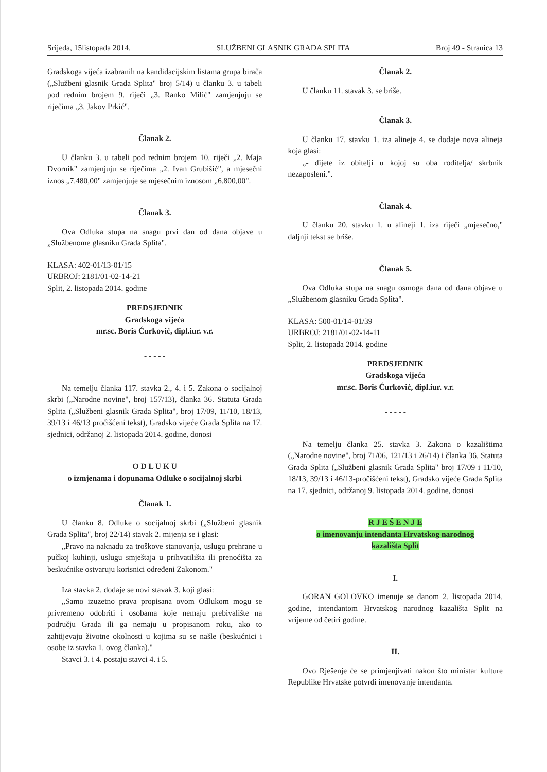Srijeda, 15listopada 2014. SLUŽBENI GLASNIK GRADA SPLITA Broj 49 - Stranica 13
Gradskoga vijeća izabranih na kandidacijskim listama grupa birača („Službeni glasnik Grada Splita" broj 5/14) u članku 3. u tabeli pod rednim brojem 9. riječi „3. Ranko Milić" zamjenjuju se riječima „3. Jakov Prkić".
Članak 2.
U članku 3. u tabeli pod rednim brojem 10. riječi „2. Maja Dvornik" zamjenjuju se riječima „2. Ivan Grubišić", a mjesečni iznos „7.480,00" zamjenjuje se mjesečnim iznosom „6.800,00".
Članak 3.
Ova Odluka stupa na snagu prvi dan od dana objave u „Službenome glasniku Grada Splita".
KLASA: 402-01/13-01/15
URBROJ: 2181/01-02-14-21
Split, 2. listopada 2014. godine
PREDSJEDNIK
Gradskoga vijeća
mr.sc. Boris Ćurković, dipl.iur. v.r.
- - - - -
Na temelju članka 117. stavka 2., 4. i 5. Zakona o socijalnoj skrbi („Narodne novine", broj 157/13), članka 36. Statuta Grada Splita („Službeni glasnik Grada Splita", broj 17/09, 11/10, 18/13, 39/13 i 46/13 pročišćeni tekst), Gradsko vijeće Grada Splita na 17. sjednici, održanoj 2. listopada 2014. godine, donosi
O D L U K U
o izmjenama i dopunama Odluke o socijalnoj skrbi
Članak 1.
U članku 8. Odluke o socijalnoj skrbi („Službeni glasnik Grada Splita", broj 22/14) stavak 2. mijenja se i glasi:
„Pravo na naknadu za troškove stanovanja, uslugu prehrane u pučkoj kuhinji, uslugu smještaja u prihvatilišta ili prenoćišta za beskućnike ostvaruju korisnici određeni Zakonom."
Iza stavka 2. dodaje se novi stavak 3. koji glasi:
„Samo izuzetno prava propisana ovom Odlukom mogu se privremeno odobriti i osobama koje nemaju prebivalište na području Grada ili ga nemaju u propisanom roku, ako to zahtijevaju životne okolnosti u kojima su se našle (beskućnici i osobe iz stavka 1. ovog članka)."
Stavci 3. i 4. postaju stavci 4. i 5.
Članak 2.
U članku 11. stavak 3. se briše.
Članak 3.
U članku 17. stavku 1. iza alineje 4. se dodaje nova alineja koja glasi:
„- dijete iz obitelji u kojoj su oba roditelja/ skrbnik nezaposleni.".
Članak 4.
U članku 20. stavku 1. u alineji 1. iza riječi „mjesečno," daljnji tekst se briše.
Članak 5.
Ova Odluka stupa na snagu osmoga dana od dana objave u „Službenom glasniku Grada Splita".
KLASA: 500-01/14-01/39
URBROJ: 2181/01-02-14-11
Split, 2. listopada 2014. godine
PREDSJEDNIK
Gradskoga vijeća
mr.sc. Boris Ćurković, dipl.iur. v.r.
- - - - -
Na temelju članka 25. stavka 3. Zakona o kazalištima („Narodne novine", broj 71/06, 121/13 i 26/14) i članka 36. Statuta Grada Splita („Službeni glasnik Grada Splita" broj 17/09 i 11/10, 18/13, 39/13 i 46/13-pročišćeni tekst), Gradsko vijeće Grada Splita na 17. sjednici, održanoj 9. listopada 2014. godine, donosi
R J E Š E N J E
o imenovanju intendanta Hrvatskog narodnog
kazališta Split
I.
GORAN GOLOVKO imenuje se danom 2. listopada 2014. godine, intendantom Hrvatskog narodnog kazališta Split na vrijeme od četiri godine.
II.
Ovo Rješenje će se primjenjivati nakon što ministar kulture Republike Hrvatske potvrdi imenovanje intendanta.